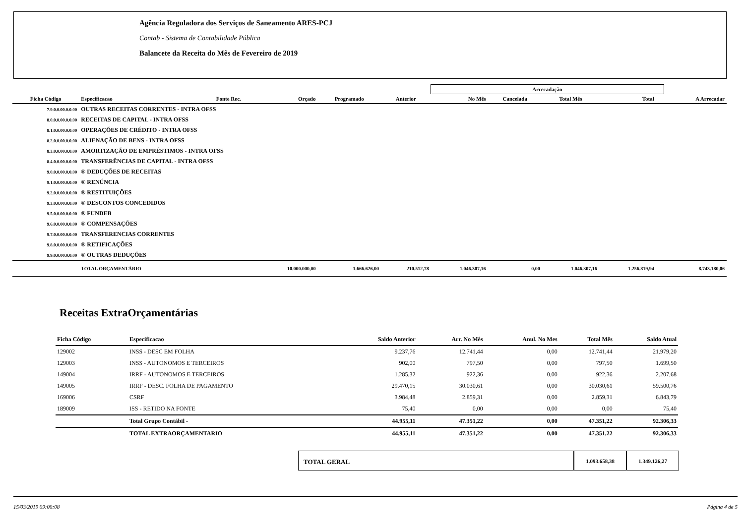Agência Reguladora dos Serviços de Saneamento ARES-PCJ
Contab - Sistema de Contabilidade Pública
Balancete da Receita do Mês de Fevereiro de 2019
| | | | | | | Arrecadação | | | | | |
| Ficha Código | Especificacao | Fonte Rec. | Orçado | Programado | Anterior | No Mês | Cancelada | Total Mês | Total | | A Arrecadar |
| 7.9.0.0.00.0.0.00 | OUTRAS RECEITAS CORRENTES - INTRA OFSS | | | | | | | | | | |
| 8.0.0.0.00.0.0.00 | RECEITAS DE CAPITAL - INTRA OFSS | | | | | | | | | | |
| 8.1.0.0.00.0.0.00 | OPERAÇÕES DE CRÉDITO - INTRA OFSS | | | | | | | | | | |
| 8.2.0.0.00.0.0.00 | ALIENAÇÃO DE BENS - INTRA OFSS | | | | | | | | | | |
| 8.3.0.0.00.0.0.00 | AMORTIZAÇÃO DE EMPRÉSTIMOS - INTRA OFSS | | | | | | | | | | |
| 8.4.0.0.00.0.0.00 | TRANSFERÊNCIAS DE CAPITAL - INTRA OFSS | | | | | | | | | | |
| 9.0.0.0.00.0.0.00 | ® DEDUÇÕES DE RECEITAS | | | | | | | | | | |
| 9.1.0.0.00.0.0.00 | ® RENÚNCIA | | | | | | | | | | |
| 9.2.0.0.00.0.0.00 | ® RESTITUIÇÕES | | | | | | | | | | |
| 9.3.0.0.00.0.0.00 | ® DESCONTOS CONCEDIDOS | | | | | | | | | | |
| 9.5.0.0.00.0.0.00 | ® FUNDEB | | | | | | | | | | |
| 9.6.0.0.00.0.0.00 | ® COMPENSAÇÕES | | | | | | | | | | |
| 9.7.0.0.00.0.0.00 | TRANSFERENCIAS CORRENTES | | | | | | | | | | |
| 9.8.0.0.00.0.0.00 | ® RETIFICAÇÕES | | | | | | | | | | |
| 9.9.0.0.00.0.0.00 | ® OUTRAS DEDUÇÕES | | | | | | | | | | |
| | TOTAL ORÇAMENTÁRIO | | 10.000.000,00 | 1.666.626,00 | 210.512,78 | 1.046.307,16 | 0,00 | 1.046.307,16 | 1.256.819,94 | | 8.743.180,06 |
Receitas ExtraOrçamentárias
| Ficha Código | Especificacao | Saldo Anterior | Arr. No Mês | Anul. No Mes | Total Mês | Saldo Atual |
| --- | --- | --- | --- | --- | --- | --- |
| 129002 | INSS - DESC EM FOLHA | 9.237,76 | 12.741,44 | 0,00 | 12.741,44 | 21.979,20 |
| 129003 | INSS - AUTONOMOS E TERCEIROS | 902,00 | 797,50 | 0,00 | 797,50 | 1.699,50 |
| 149004 | IRRF - AUTONOMOS E TERCEIROS | 1.285,32 | 922,36 | 0,00 | 922,36 | 2.207,68 |
| 149005 | IRRF - DESC. FOLHA DE PAGAMENTO | 29.470,15 | 30.030,61 | 0,00 | 30.030,61 | 59.500,76 |
| 169006 | CSRF | 3.984,48 | 2.859,31 | 0,00 | 2.859,31 | 6.843,79 |
| 189009 | ISS - RETIDO NA FONTE | 75,40 | 0,00 | 0,00 | 0,00 | 75,40 |
| | Total Grupo Contábil - | 44.955,11 | 47.351,22 | 0,00 | 47.351,22 | 92.306,33 |
| | TOTAL EXTRAORÇAMENTARIO | 44.955,11 | 47.351,22 | 0,00 | 47.351,22 | 92.306,33 |
TOTAL GERAL
1.093.658,38 1.349.126,27
15/03/2019 09:00:08 Página 4 de 5